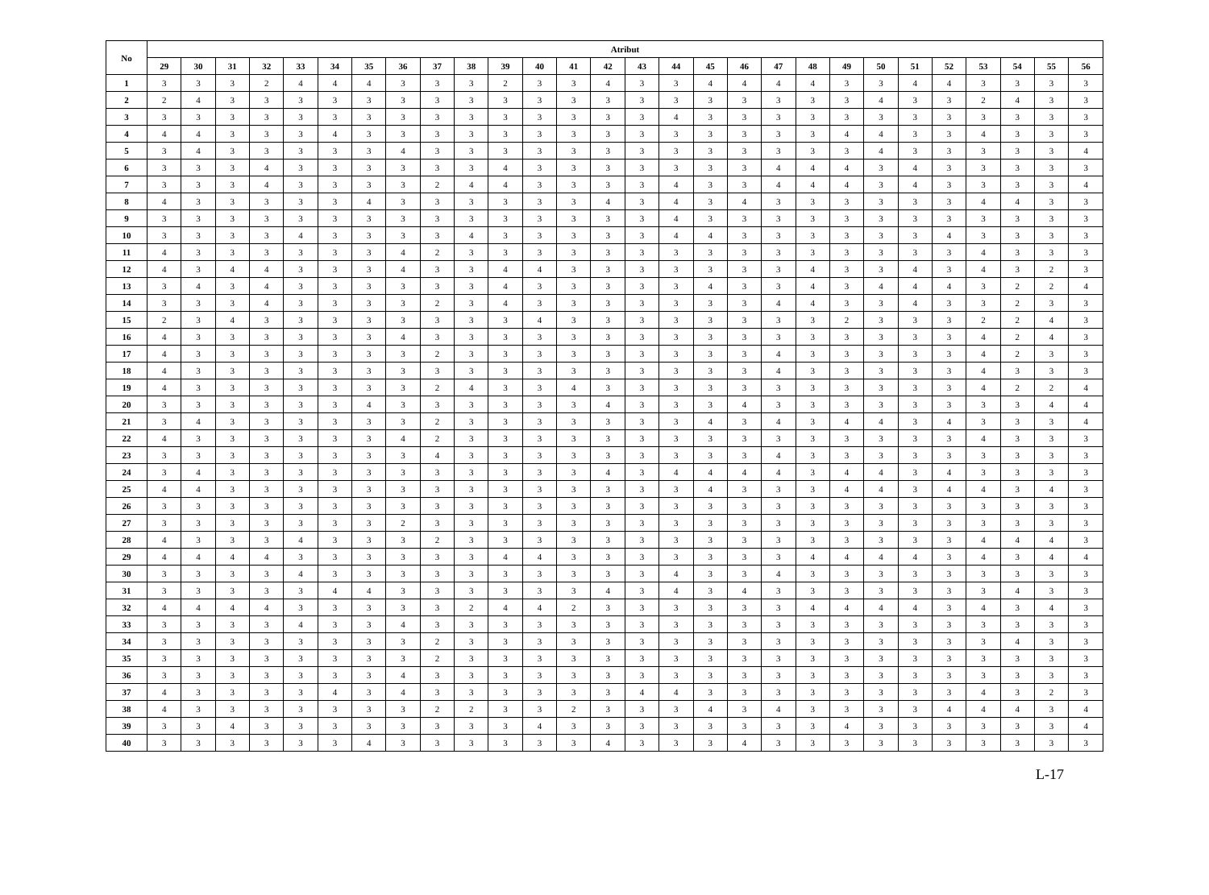| No | Atribut | | | | | | | | | | | | | | | | | | | | | | | | | | | |
| --- | --- | --- | --- | --- | --- | --- | --- | --- | --- | --- | --- | --- | --- | --- | --- | --- | --- | --- | --- | --- | --- | --- | --- | --- | --- | --- | --- | --- |
| | 29 | 30 | 31 | 32 | 33 | 34 | 35 | 36 | 37 | 38 | 39 | 40 | 41 | 42 | 43 | 44 | 45 | 46 | 47 | 48 | 49 | 50 | 51 | 52 | 53 | 54 | 55 | 56 |
| 1 | 3 | 3 | 3 | 2 | 4 | 4 | 4 | 3 | 3 | 3 | 2 | 3 | 3 | 4 | 3 | 3 | 4 | 4 | 4 | 4 | 3 | 3 | 4 | 4 | 3 | 3 | 3 | 3 |
| 2 | 2 | 4 | 3 | 3 | 3 | 3 | 3 | 3 | 3 | 3 | 3 | 3 | 3 | 3 | 3 | 3 | 3 | 3 | 3 | 3 | 3 | 4 | 3 | 3 | 2 | 4 | 3 | 3 |
| 3 | 3 | 3 | 3 | 3 | 3 | 3 | 3 | 3 | 3 | 3 | 3 | 3 | 3 | 3 | 3 | 4 | 3 | 3 | 3 | 3 | 3 | 3 | 3 | 3 | 3 | 3 | 3 | 3 |
| 4 | 4 | 4 | 3 | 3 | 3 | 4 | 3 | 3 | 3 | 3 | 3 | 3 | 3 | 3 | 3 | 3 | 3 | 3 | 3 | 3 | 4 | 4 | 3 | 3 | 4 | 3 | 3 | 3 |
| 5 | 3 | 4 | 3 | 3 | 3 | 3 | 3 | 4 | 3 | 3 | 3 | 3 | 3 | 3 | 3 | 3 | 3 | 3 | 3 | 3 | 3 | 4 | 3 | 3 | 3 | 3 | 3 | 4 |
| 6 | 3 | 3 | 3 | 4 | 3 | 3 | 3 | 3 | 3 | 3 | 4 | 3 | 3 | 3 | 3 | 3 | 3 | 3 | 4 | 4 | 4 | 3 | 4 | 3 | 3 | 3 | 3 | 3 |
| 7 | 3 | 3 | 3 | 4 | 3 | 3 | 3 | 3 | 2 | 4 | 4 | 3 | 3 | 3 | 3 | 4 | 3 | 3 | 4 | 4 | 4 | 3 | 4 | 3 | 3 | 3 | 3 | 4 |
| 8 | 4 | 3 | 3 | 3 | 3 | 3 | 4 | 3 | 3 | 3 | 3 | 3 | 3 | 4 | 3 | 4 | 3 | 4 | 3 | 3 | 3 | 3 | 3 | 3 | 4 | 4 | 3 | 3 |
| 9 | 3 | 3 | 3 | 3 | 3 | 3 | 3 | 3 | 3 | 3 | 3 | 3 | 3 | 3 | 3 | 4 | 3 | 3 | 3 | 3 | 3 | 3 | 3 | 3 | 3 | 3 | 3 | 3 |
| 10 | 3 | 3 | 3 | 3 | 4 | 3 | 3 | 3 | 3 | 4 | 3 | 3 | 3 | 3 | 3 | 4 | 4 | 3 | 3 | 3 | 3 | 3 | 3 | 4 | 3 | 3 | 3 | 3 |
| 11 | 4 | 3 | 3 | 3 | 3 | 3 | 3 | 4 | 2 | 3 | 3 | 3 | 3 | 3 | 3 | 3 | 3 | 3 | 3 | 3 | 3 | 3 | 3 | 3 | 4 | 3 | 3 | 3 |
| 12 | 4 | 3 | 4 | 4 | 3 | 3 | 3 | 4 | 3 | 3 | 4 | 4 | 3 | 3 | 3 | 3 | 3 | 3 | 3 | 4 | 3 | 3 | 4 | 3 | 4 | 3 | 2 | 3 |
| 13 | 3 | 4 | 3 | 4 | 3 | 3 | 3 | 3 | 3 | 3 | 4 | 3 | 3 | 3 | 3 | 3 | 4 | 3 | 3 | 4 | 3 | 4 | 4 | 4 | 3 | 2 | 2 | 4 |
| 14 | 3 | 3 | 3 | 4 | 3 | 3 | 3 | 3 | 2 | 3 | 4 | 3 | 3 | 3 | 3 | 3 | 3 | 3 | 4 | 4 | 3 | 3 | 4 | 3 | 3 | 2 | 3 | 3 |
| 15 | 2 | 3 | 4 | 3 | 3 | 3 | 3 | 3 | 3 | 3 | 3 | 4 | 3 | 3 | 3 | 3 | 3 | 3 | 3 | 3 | 2 | 3 | 3 | 3 | 2 | 2 | 4 | 3 |
| 16 | 4 | 3 | 3 | 3 | 3 | 3 | 3 | 4 | 3 | 3 | 3 | 3 | 3 | 3 | 3 | 3 | 3 | 3 | 3 | 3 | 3 | 3 | 3 | 3 | 4 | 2 | 4 | 3 |
| 17 | 4 | 3 | 3 | 3 | 3 | 3 | 3 | 3 | 2 | 3 | 3 | 3 | 3 | 3 | 3 | 3 | 3 | 3 | 4 | 3 | 3 | 3 | 3 | 3 | 4 | 2 | 3 | 3 |
| 18 | 4 | 3 | 3 | 3 | 3 | 3 | 3 | 3 | 3 | 3 | 3 | 3 | 3 | 3 | 3 | 3 | 3 | 3 | 4 | 3 | 3 | 3 | 3 | 3 | 4 | 3 | 3 | 3 |
| 19 | 4 | 3 | 3 | 3 | 3 | 3 | 3 | 3 | 2 | 4 | 3 | 3 | 4 | 3 | 3 | 3 | 3 | 3 | 3 | 3 | 3 | 3 | 3 | 3 | 4 | 2 | 2 | 4 |
| 20 | 3 | 3 | 3 | 3 | 3 | 3 | 4 | 3 | 3 | 3 | 3 | 3 | 3 | 4 | 3 | 3 | 3 | 4 | 3 | 3 | 3 | 3 | 3 | 3 | 3 | 3 | 4 | 4 |
| 21 | 3 | 4 | 3 | 3 | 3 | 3 | 3 | 3 | 2 | 3 | 3 | 3 | 3 | 3 | 3 | 3 | 4 | 3 | 4 | 3 | 4 | 4 | 3 | 4 | 3 | 3 | 3 | 4 |
| 22 | 4 | 3 | 3 | 3 | 3 | 3 | 3 | 4 | 2 | 3 | 3 | 3 | 3 | 3 | 3 | 3 | 3 | 3 | 3 | 3 | 3 | 3 | 3 | 3 | 4 | 3 | 3 | 3 |
| 23 | 3 | 3 | 3 | 3 | 3 | 3 | 3 | 3 | 4 | 3 | 3 | 3 | 3 | 3 | 3 | 3 | 3 | 3 | 4 | 3 | 3 | 3 | 3 | 3 | 3 | 3 | 3 | 3 |
| 24 | 3 | 4 | 3 | 3 | 3 | 3 | 3 | 3 | 3 | 3 | 3 | 3 | 3 | 4 | 3 | 4 | 4 | 4 | 4 | 3 | 4 | 4 | 3 | 4 | 3 | 3 | 3 | 3 |
| 25 | 4 | 4 | 3 | 3 | 3 | 3 | 3 | 3 | 3 | 3 | 3 | 3 | 3 | 3 | 3 | 3 | 4 | 3 | 3 | 3 | 4 | 4 | 3 | 4 | 4 | 3 | 4 | 3 |
| 26 | 3 | 3 | 3 | 3 | 3 | 3 | 3 | 3 | 3 | 3 | 3 | 3 | 3 | 3 | 3 | 3 | 3 | 3 | 3 | 3 | 3 | 3 | 3 | 3 | 3 | 3 | 3 | 3 |
| 27 | 3 | 3 | 3 | 3 | 3 | 3 | 3 | 2 | 3 | 3 | 3 | 3 | 3 | 3 | 3 | 3 | 3 | 3 | 3 | 3 | 3 | 3 | 3 | 3 | 3 | 3 | 3 | 3 |
| 28 | 4 | 3 | 3 | 3 | 4 | 3 | 3 | 3 | 2 | 3 | 3 | 3 | 3 | 3 | 3 | 3 | 3 | 3 | 3 | 3 | 3 | 3 | 3 | 3 | 4 | 4 | 4 | 3 |
| 29 | 4 | 4 | 4 | 4 | 3 | 3 | 3 | 3 | 3 | 3 | 4 | 4 | 3 | 3 | 3 | 3 | 3 | 3 | 3 | 4 | 4 | 4 | 4 | 3 | 4 | 3 | 4 | 4 |
| 30 | 3 | 3 | 3 | 3 | 4 | 3 | 3 | 3 | 3 | 3 | 3 | 3 | 3 | 3 | 3 | 4 | 3 | 3 | 4 | 3 | 3 | 3 | 3 | 3 | 3 | 3 | 3 | 3 |
| 31 | 3 | 3 | 3 | 3 | 3 | 4 | 4 | 3 | 3 | 3 | 3 | 3 | 3 | 4 | 3 | 4 | 3 | 4 | 3 | 3 | 3 | 3 | 3 | 3 | 3 | 4 | 3 | 3 |
| 32 | 4 | 4 | 4 | 4 | 3 | 3 | 3 | 3 | 3 | 2 | 4 | 4 | 2 | 3 | 3 | 3 | 3 | 3 | 3 | 4 | 4 | 4 | 4 | 3 | 4 | 3 | 4 | 3 |
| 33 | 3 | 3 | 3 | 3 | 4 | 3 | 3 | 4 | 3 | 3 | 3 | 3 | 3 | 3 | 3 | 3 | 3 | 3 | 3 | 3 | 3 | 3 | 3 | 3 | 3 | 3 | 3 | 3 |
| 34 | 3 | 3 | 3 | 3 | 3 | 3 | 3 | 3 | 2 | 3 | 3 | 3 | 3 | 3 | 3 | 3 | 3 | 3 | 3 | 3 | 3 | 3 | 3 | 3 | 3 | 4 | 3 | 3 |
| 35 | 3 | 3 | 3 | 3 | 3 | 3 | 3 | 3 | 2 | 3 | 3 | 3 | 3 | 3 | 3 | 3 | 3 | 3 | 3 | 3 | 3 | 3 | 3 | 3 | 3 | 3 | 3 | 3 |
| 36 | 3 | 3 | 3 | 3 | 3 | 3 | 3 | 4 | 3 | 3 | 3 | 3 | 3 | 3 | 3 | 3 | 3 | 3 | 3 | 3 | 3 | 3 | 3 | 3 | 3 | 3 | 3 | 3 |
| 37 | 4 | 3 | 3 | 3 | 3 | 4 | 3 | 4 | 3 | 3 | 3 | 3 | 3 | 3 | 4 | 4 | 3 | 3 | 3 | 3 | 3 | 3 | 3 | 3 | 4 | 3 | 2 | 3 |
| 38 | 4 | 3 | 3 | 3 | 3 | 3 | 3 | 3 | 2 | 2 | 3 | 3 | 2 | 3 | 3 | 3 | 4 | 3 | 4 | 3 | 3 | 3 | 3 | 4 | 4 | 4 | 3 | 4 |
| 39 | 3 | 3 | 4 | 3 | 3 | 3 | 3 | 3 | 3 | 3 | 3 | 4 | 3 | 3 | 3 | 3 | 3 | 3 | 3 | 3 | 4 | 3 | 3 | 3 | 3 | 3 | 3 | 4 |
| 40 | 3 | 3 | 3 | 3 | 3 | 3 | 4 | 3 | 3 | 3 | 3 | 3 | 3 | 4 | 3 | 3 | 3 | 4 | 3 | 3 | 3 | 3 | 3 | 3 | 3 | 3 | 3 | 3 |
L-17